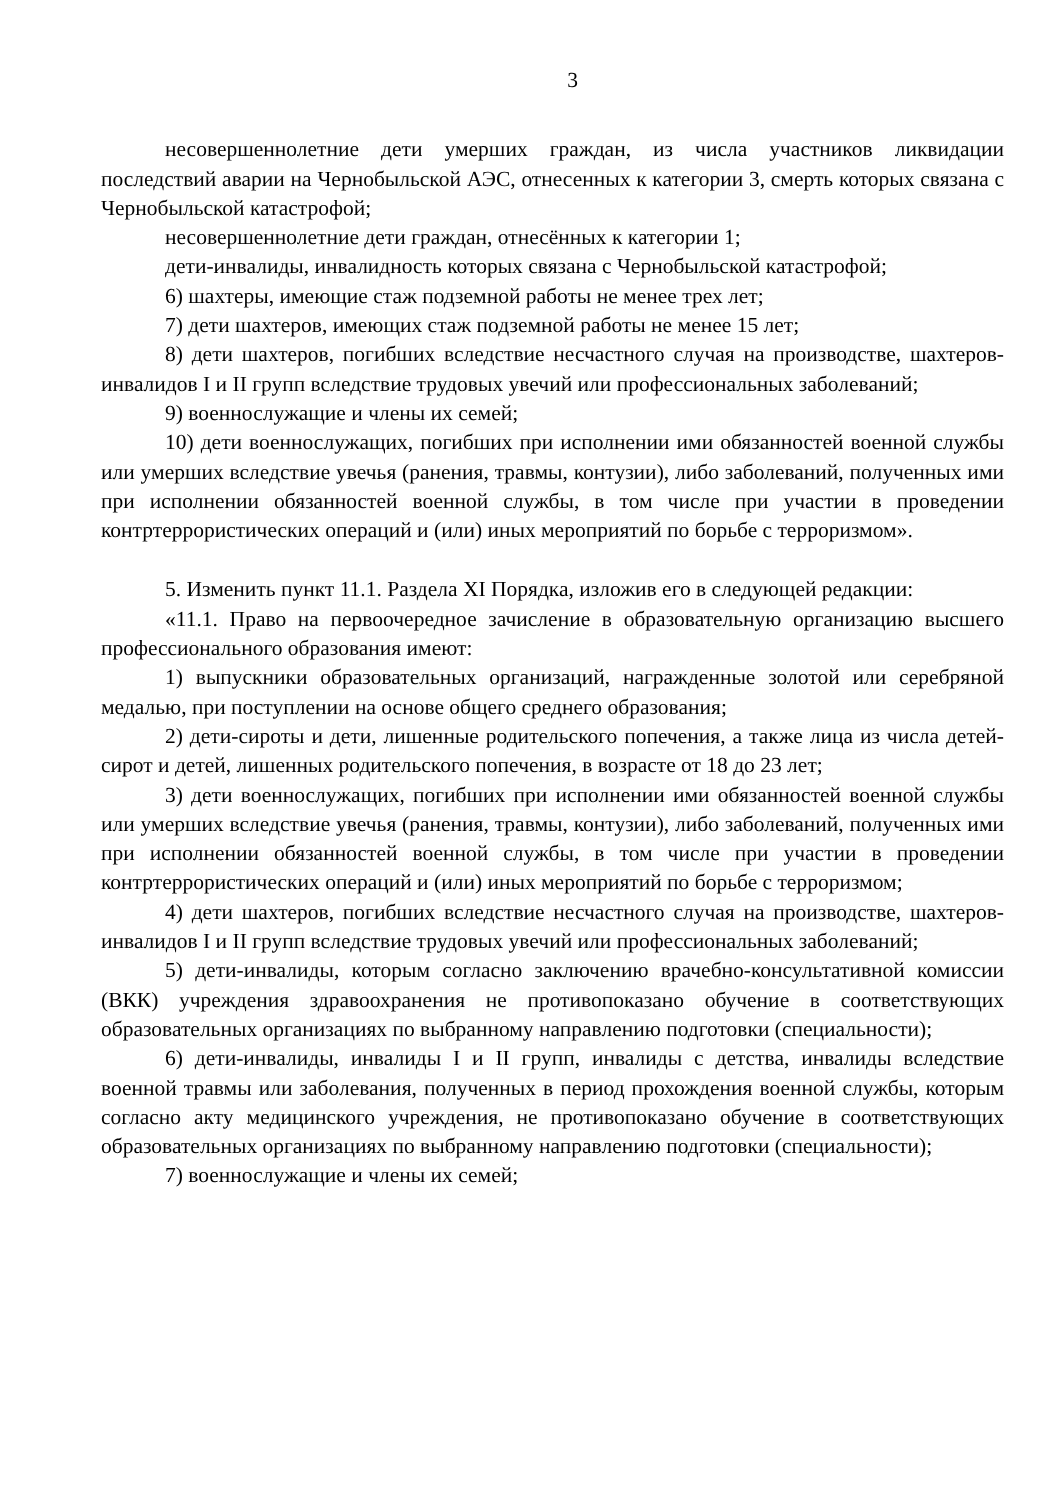3
несовершеннолетние дети умерших граждан, из числа участников ликвидации последствий аварии на Чернобыльской АЭС, отнесенных к категории 3, смерть которых связана с Чернобыльской катастрофой;
несовершеннолетние дети граждан, отнесённых к категории 1;
дети-инвалиды, инвалидность которых связана с Чернобыльской катастрофой;
6) шахтеры, имеющие стаж подземной работы не менее трех лет;
7) дети шахтеров, имеющих стаж подземной работы не менее 15 лет;
8) дети шахтеров, погибших вследствие несчастного случая на производстве, шахтеров-инвалидов I и II групп вследствие трудовых увечий или профессиональных заболеваний;
9) военнослужащие и члены их семей;
10) дети военнослужащих, погибших при исполнении ими обязанностей военной службы или умерших вследствие увечья (ранения, травмы, контузии), либо заболеваний, полученных ими при исполнении обязанностей военной службы, в том числе при участии в проведении контртеррористических операций и (или) иных мероприятий по борьбе с терроризмом».
5. Изменить пункт 11.1. Раздела XI Порядка, изложив его в следующей редакции:
«11.1. Право на первоочередное зачисление в образовательную организацию высшего профессионального образования имеют:
1) выпускники образовательных организаций, награжденные золотой или серебряной медалью, при поступлении на основе общего среднего образования;
2) дети-сироты и дети, лишенные родительского попечения, а также лица из числа детей-сирот и детей, лишенных родительского попечения, в возрасте от 18 до 23 лет;
3) дети военнослужащих, погибших при исполнении ими обязанностей военной службы или умерших вследствие увечья (ранения, травмы, контузии), либо заболеваний, полученных ими при исполнении обязанностей военной службы, в том числе при участии в проведении контртеррористических операций и (или) иных мероприятий по борьбе с терроризмом;
4) дети шахтеров, погибших вследствие несчастного случая на производстве, шахтеров-инвалидов I и II групп вследствие трудовых увечий или профессиональных заболеваний;
5) дети-инвалиды, которым согласно заключению врачебно-консультативной комиссии (ВКК) учреждения здравоохранения не противопоказано обучение в соответствующих образовательных организациях по выбранному направлению подготовки (специальности);
6) дети-инвалиды, инвалиды I и II групп, инвалиды с детства, инвалиды вследствие военной травмы или заболевания, полученных в период прохождения военной службы, которым согласно акту медицинского учреждения, не противопоказано обучение в соответствующих образовательных организациях по выбранному направлению подготовки (специальности);
7) военнослужащие и члены их семей;